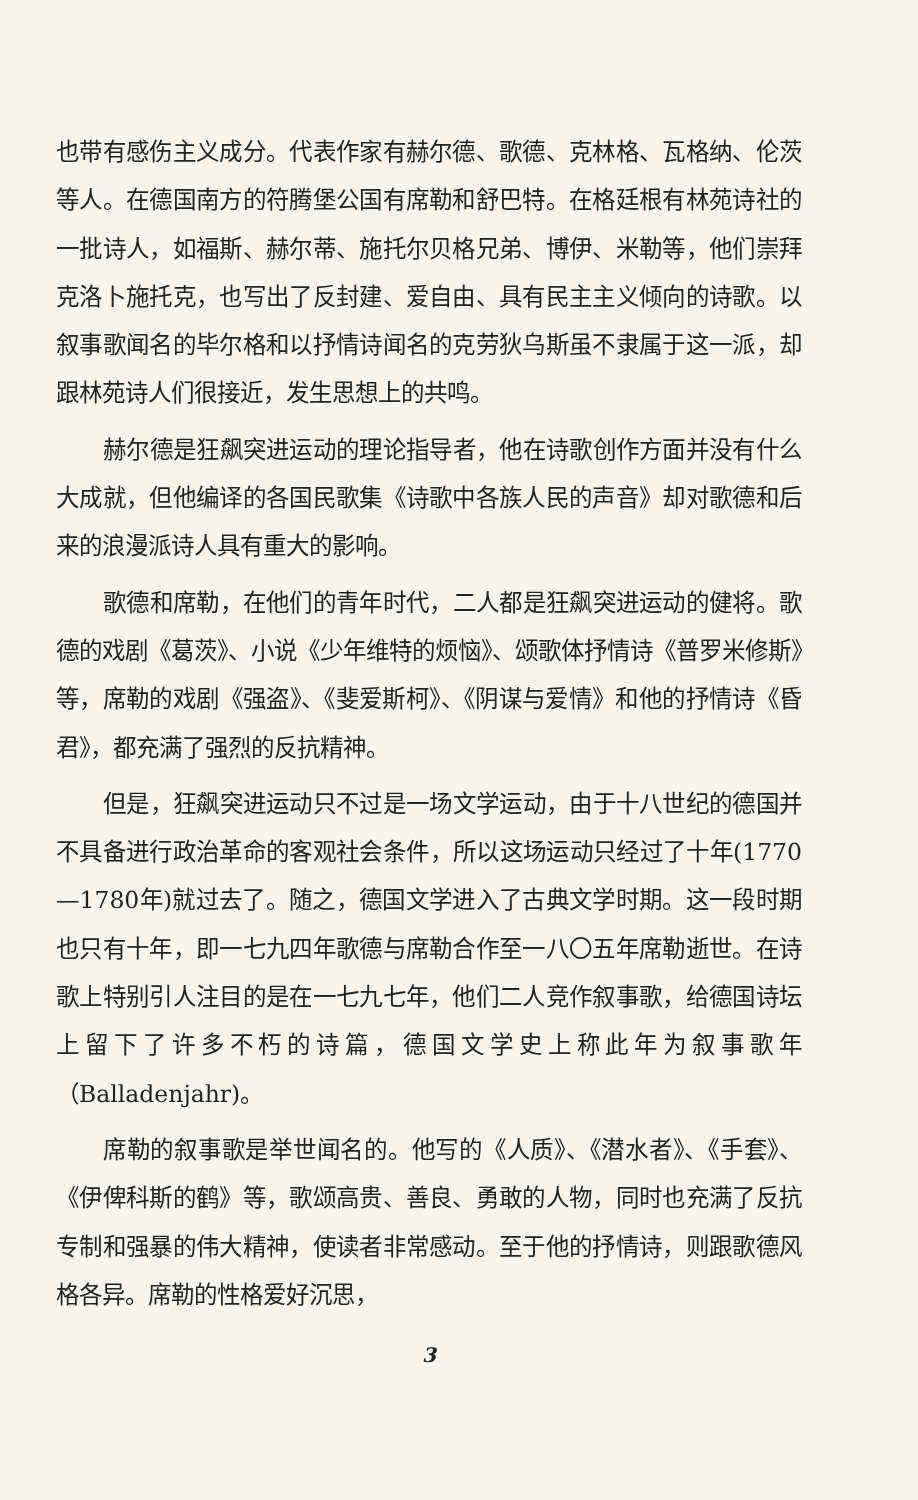也带有感伤主义成分。代表作家有赫尔德、歌德、克林格、瓦格纳、伦茨等人。在德国南方的符腾堡公国有席勒和舒巴特。在格廷根有林苑诗社的一批诗人，如福斯、赫尔蒂、施托尔贝格兄弟、博伊、米勒等，他们崇拜克洛卜施托克，也写出了反封建、爱自由、具有民主主义倾向的诗歌。以叙事歌闻名的毕尔格和以抒情诗闻名的克劳狄乌斯虽不隶属于这一派，却跟林苑诗人们很接近，发生思想上的共鸣。
赫尔德是狂飙突进运动的理论指导者，他在诗歌创作方面并没有什么大成就，但他编译的各国民歌集《诗歌中各族人民的声音》却对歌德和后来的浪漫派诗人具有重大的影响。
歌德和席勒，在他们的青年时代，二人都是狂飙突进运动的健将。歌德的戏剧《葛茨》、小说《少年维特的烦恼》、颂歌体抒情诗《普罗米修斯》等，席勒的戏剧《强盗》、《斐爱斯柯》、《阴谋与爱情》和他的抒情诗《昏君》，都充满了强烈的反抗精神。
但是，狂飙突进运动只不过是一场文学运动，由于十八世纪的德国并不具备进行政治革命的客观社会条件，所以这场运动只经过了十年(1770—1780年)就过去了。随之，德国文学进入了古典文学时期。这一段时期也只有十年，即一七九四年歌德与席勒合作至一八〇五年席勒逝世。在诗歌上特别引人注目的是在一七九七年，他们二人竞作叙事歌，给德国诗坛上留下了许多不朽的诗篇，德国文学史上称此年为叙事歌年（Balladenjahr)。
席勒的叙事歌是举世闻名的。他写的《人质》、《潜水者》、《手套》、《伊俾科斯的鹤》等，歌颂高贵、善良、勇敢的人物，同时也充满了反抗专制和强暴的伟大精神，使读者非常感动。至于他的抒情诗，则跟歌德风格各异。席勒的性格爱好沉思，
3